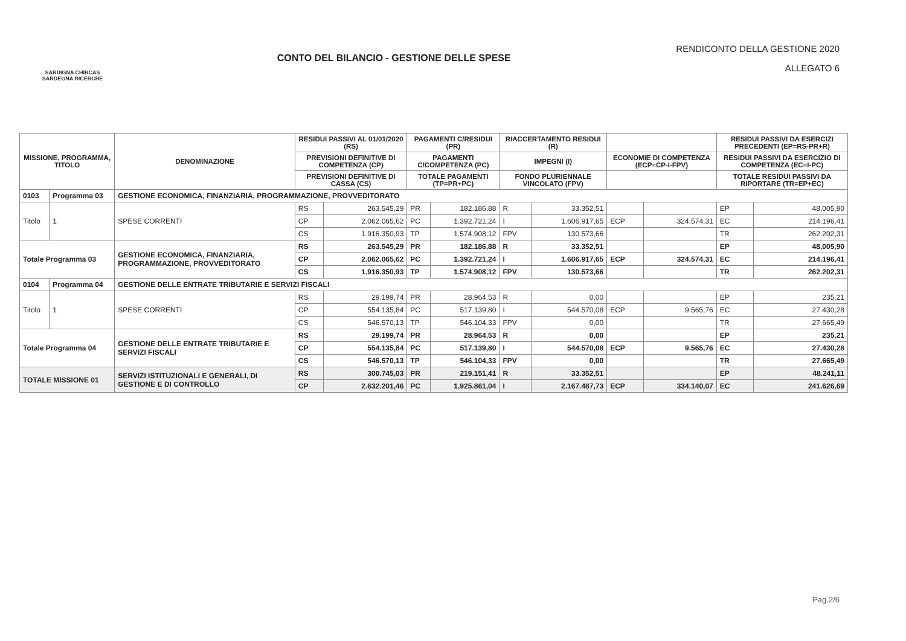SARDIGNA CHIRCAS
SARDEGNA RICERCHE
CONTO DEL BILANCIO - GESTIONE DELLE SPESE
RENDICONTO DELLA GESTIONE 2020
ALLEGATO 6
| MISSIONE, PROGRAMMA, TITOLO | | DENOMINAZIONE | RESIDUI PASSIVI AL 01/01/2020 (RS) | | PAGAMENTI C/RESIDUI (PR) | | RIACCERTAMENTO RESIDUI (R) | | | | RESIDUI PASSIVI DA ESERCIZI PRECEDENTI (EP=RS-PR+R) | |
| --- | --- | --- | --- | --- | --- | --- | --- | --- | --- | --- | --- | --- |
| | | | PREVISIONI DEFINITIVE DI COMPETENZA (CP) | | PAGAMENTI C/COMPETENZA (PC) | | IMPEGNI (I) | | ECONOMIE DI COMPETENZA (ECP=CP-I-FPV) | | RESIDUI PASSIVI DA ESERCIZIO DI COMPETENZA (EC=I-PC) | |
| | | | PREVISIONI DEFINITIVE DI CASSA (CS) | | TOTALE PAGAMENTI (TP=PR+PC) | | FONDO PLURIENNALE VINCOLATO (FPV) | | | | TOTALE RESIDUI PASSIVI DA RIPORTARE (TR=EP+EC) | |
| 0103 | Programma 03 | GESTIONE ECONOMICA, FINANZIARIA, PROGRAMMAZIONE, PROVVEDITORATO | | | | | | | | | | |
| Titolo | 1 | SPESE CORRENTI | RS | 263.545,29 | PR | 182.186,88 | R | 33.352,51 | | | EP | 48.005,90 |
| | | | CP | 2.062.065,62 | PC | 1.392.721,24 | I | 1.606.917,65 | ECP | 324.574,31 | EC | 214.196,41 |
| | | | CS | 1.916.350,93 | TP | 1.574.908,12 | FPV | 130.573,66 | | | TR | 262.202,31 |
| Totale Programma 03 | | GESTIONE ECONOMICA, FINANZIARIA, PROGRAMMAZIONE, PROVVEDITORATO | RS | 263.545,29 | PR | 182.186,88 | R | 33.352,51 | | | EP | 48.005,90 |
| | | | CP | 2.062.065,62 | PC | 1.392.721,24 | I | 1.606.917,65 | ECP | 324.574,31 | EC | 214.196,41 |
| | | | CS | 1.916.350,93 | TP | 1.574.908,12 | FPV | 130.573,66 | | | TR | 262.202,31 |
| 0104 | Programma 04 | GESTIONE DELLE ENTRATE TRIBUTARIE E SERVIZI FISCALI | | | | | | | | | | |
| Titolo | 1 | SPESE CORRENTI | RS | 29.199,74 | PR | 28.964,53 | R | 0,00 | | | EP | 235,21 |
| | | | CP | 554.135,84 | PC | 517.139,80 | I | 544.570,08 | ECP | 9.565,76 | EC | 27.430,28 |
| | | | CS | 546.570,13 | TP | 546.104,33 | FPV | 0,00 | | | TR | 27.665,49 |
| Totale Programma 04 | | GESTIONE DELLE ENTRATE TRIBUTARIE E SERVIZI FISCALI | RS | 29.199,74 | PR | 28.964,53 | R | 0,00 | | | EP | 235,21 |
| | | | CP | 554.135,84 | PC | 517.139,80 | I | 544.570,08 | ECP | 9.565,76 | EC | 27.430,28 |
| | | | CS | 546.570,13 | TP | 546.104,33 | FPV | 0,00 | | | TR | 27.665,49 |
| TOTALE MISSIONE 01 | | SERVIZI ISTITUZIONALI E GENERALI, DI GESTIONE E DI CONTROLLO | RS | 300.745,03 | PR | 219.151,41 | R | 33.352,51 | | | EP | 48.241,11 |
| | | | CP | 2.632.201,46 | PC | 1.925.861,04 | I | 2.167.487,73 | ECP | 334.140,07 | EC | 241.626,69 |
Pag.2/6